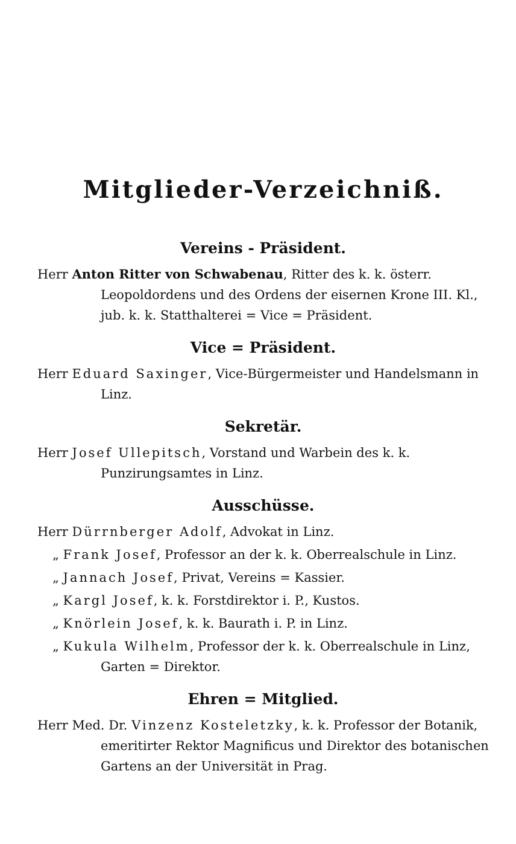Mitglieder-Verzeichniß.
Vereins - Präsident.
Herr Anton Ritter von Schwabenau, Ritter des k. k. österr. Leopoldordens und des Ordens der eisernen Krone III. Kl., jub. k. k. Statthalterei = Vice = Präsident.
Vice = Präsident.
Herr Eduard Saxinger, Vice-Bürgermeister und Handelsmann in Linz.
Sekretär.
Herr Josef Ullepitsch, Vorstand und Warbein des k. k. Punzirungsamtes in Linz.
Ausschüsse.
Herr Dürrnberger Adolf, Advokat in Linz.
„ Frank Josef, Professor an der k. k. Oberrealschule in Linz.
„ Jannach Josef, Privat, Vereins = Kassier.
„ Kargl Josef, k. k. Forstdirektor i. P., Kustos.
„ Knörlein Josef, k. k. Baurath i. P. in Linz.
„ Kukula Wilhelm, Professor der k. k. Oberrealschule in Linz, Garten = Direktor.
Ehren = Mitglied.
Herr Med. Dr. Vinzenz Kosteletzky, k. k. Professor der Botanik, emeritirter Rektor Magnificus und Direktor des botanischen Gartens an der Universität in Prag.